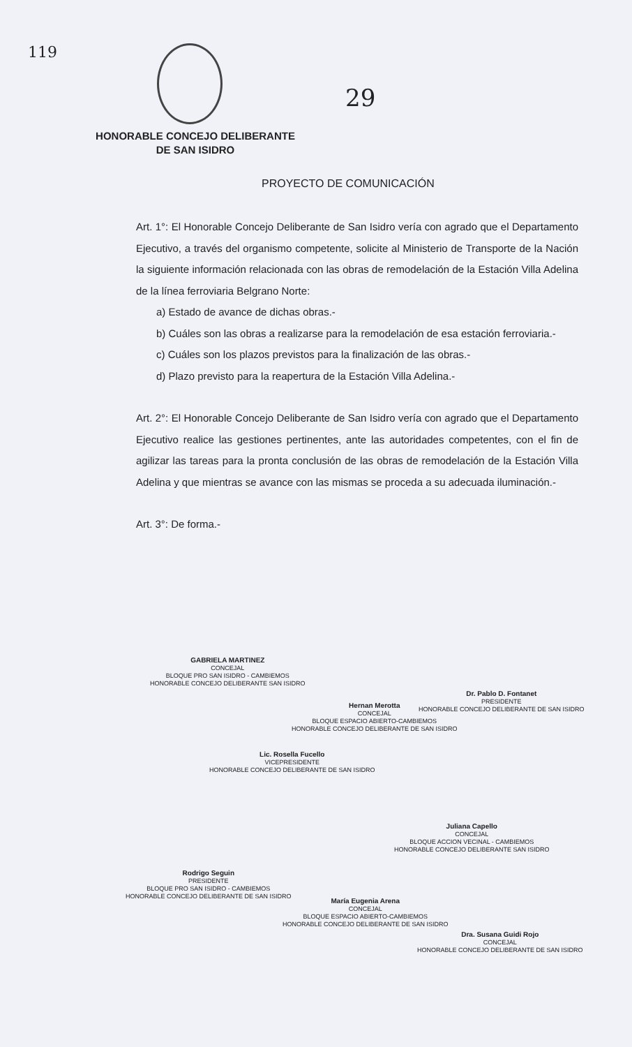119
29
HONORABLE CONCEJO DELIBERANTE
DE SAN ISIDRO
PROYECTO DE COMUNICACIÓN
Art. 1°: El Honorable Concejo Deliberante de San Isidro vería con agrado que el Departamento Ejecutivo, a través del organismo competente, solicite al Ministerio de Transporte de la Nación la siguiente información relacionada con las obras de remodelación de la Estación Villa Adelina de la línea ferroviaria Belgrano Norte:
a) Estado de avance de dichas obras.-
b) Cuáles son las obras a realizarse para la remodelación de esa estación ferroviaria.-
c) Cuáles son los plazos previstos para la finalización de las obras.-
d) Plazo previsto para la reapertura de la Estación Villa Adelina.-
Art. 2°: El Honorable Concejo Deliberante de San Isidro vería con agrado que el Departamento Ejecutivo realice las gestiones pertinentes, ante las autoridades competentes, con el fin de agilizar las tareas para la pronta conclusión de las obras de remodelación de la Estación Villa Adelina y que mientras se avance con las mismas se proceda a su adecuada iluminación.-
Art. 3°: De forma.-
GABRIELA MARTINEZ
CONCEJAL
BLOQUE PRO SAN ISIDRO - CAMBIEMOS
HONORABLE CONCEJO DELIBERANTE SAN ISIDRO
Hernan Merotta
CONCEJAL
BLOQUE ESPACIO ABIERTO-CAMBIEMOS
HONORABLE CONCEJO DELIBERANTE DE SAN ISIDRO
Dr. Pablo D. Fontanet
PRESIDENTE
HONORABLE CONCEJO DELIBERANTE DE SAN ISIDRO
Lic. Rosella Fucello
VICEPRESIDENTE
HONORABLE CONCEJO DELIBERANTE DE SAN ISIDRO
Juliana Capello
CONCEJAL
BLOQUE ACCION VECINAL - CAMBIEMOS
HONORABLE CONCEJO DELIBERANTE SAN ISIDRO
Rodrigo Seguin
PRESIDENTE
BLOQUE PRO SAN ISIDRO - CAMBIEMOS
HONORABLE CONCEJO DELIBERANTE DE SAN ISIDRO
María Eugenia Arena
CONCEJAL
BLOQUE ESPACIO ABIERTO-CAMBIEMOS
HONORABLE CONCEJO DELIBERANTE DE SAN ISIDRO
Dra. Susana Guidi Rojo
CONCEJAL
HONORABLE CONCEJO DELIBERANTE DE SAN ISIDRO